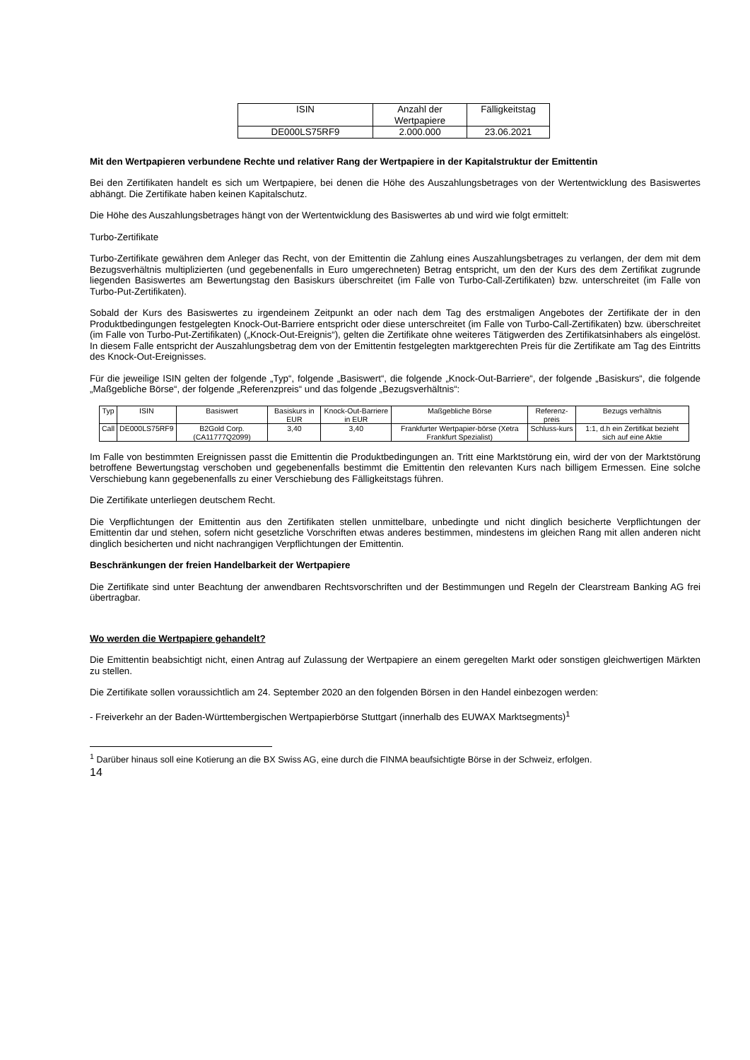| ISIN | Anzahl der Wertpapiere | Fälligkeitstag |
| --- | --- | --- |
| DE000LS75RF9 | 2.000.000 | 23.06.2021 |
Mit den Wertpapieren verbundene Rechte und relativer Rang der Wertpapiere in der Kapitalstruktur der Emittentin
Bei den Zertifikaten handelt es sich um Wertpapiere, bei denen die Höhe des Auszahlungsbetrages von der Wertentwicklung des Basiswertes abhängt. Die Zertifikate haben keinen Kapitalschutz.
Die Höhe des Auszahlungsbetrages hängt von der Wertentwicklung des Basiswertes ab und wird wie folgt ermittelt:
Turbo-Zertifikate
Turbo-Zertifikate gewähren dem Anleger das Recht, von der Emittentin die Zahlung eines Auszahlungsbetrages zu verlangen, der dem mit dem Bezugsverhältnis multiplizierten (und gegebenenfalls in Euro umgerechneten) Betrag entspricht, um den der Kurs des dem Zertifikat zugrunde liegenden Basiswertes am Bewertungstag den Basiskurs überschreitet (im Falle von Turbo-Call-Zertifikaten) bzw. unterschreitet (im Falle von Turbo-Put-Zertifikaten).
Sobald der Kurs des Basiswertes zu irgendeinem Zeitpunkt an oder nach dem Tag des erstmaligen Angebotes der Zertifikate der in den Produktbedingungen festgelegten Knock-Out-Barriere entspricht oder diese unterschreitet (im Falle von Turbo-Call-Zertifikaten) bzw. überschreitet (im Falle von Turbo-Put-Zertifikaten) („Knock-Out-Ereignis“), gelten die Zertifikate ohne weiteres Tätigwerden des Zertifikatsinhabers als eingelöst. In diesem Falle entspricht der Auszahlungsbetrag dem von der Emittentin festgelegten marktgerechten Preis für die Zertifikate am Tag des Eintritts des Knock-Out-Ereignisses.
Für die jeweilige ISIN gelten der folgende „Typ“, folgende „Basiswert“, die folgende „Knock-Out-Barriere“, der folgende „Basiskurs“, die folgende „Maßgebliche Börse“, der folgende „Referenzpreis“ und das folgende „Bezugsverhältnis“:
| Typ | ISIN | Basiswert | Basiskurs in EUR | Knock-Out-Barriere in EUR | Maßgebliche Börse | Referenz-preis | Bezugs verhältnis |
| --- | --- | --- | --- | --- | --- | --- | --- |
| Call | DE000LS75RF9 | B2Gold Corp. (CA11777Q2099) | 3,40 | 3,40 | Frankfurter Wertpapier-börse (Xetra Frankfurt Spezialist) | Schluss-kurs | 1:1, d.h ein Zertifikat bezieht sich auf eine Aktie |
Im Falle von bestimmten Ereignissen passt die Emittentin die Produktbedingungen an. Tritt eine Marktstörung ein, wird der von der Marktstörung betroffene Bewertungstag verschoben und gegebenenfalls bestimmt die Emittentin den relevanten Kurs nach billigem Ermessen. Eine solche Verschiebung kann gegebenenfalls zu einer Verschiebung des Fälligkeitstags führen.
Die Zertifikate unterliegen deutschem Recht.
Die Verpflichtungen der Emittentin aus den Zertifikaten stellen unmittelbare, unbedingte und nicht dinglich besicherte Verpflichtungen der Emittentin dar und stehen, sofern nicht gesetzliche Vorschriften etwas anderes bestimmen, mindestens im gleichen Rang mit allen anderen nicht dinglich besicherten und nicht nachrangigen Verpflichtungen der Emittentin.
Beschränkungen der freien Handelbarkeit der Wertpapiere
Die Zertifikate sind unter Beachtung der anwendbaren Rechtsvorschriften und der Bestimmungen und Regeln der Clearstream Banking AG frei übertragbar.
Wo werden die Wertpapiere gehandelt?
Die Emittentin beabsichtigt nicht, einen Antrag auf Zulassung der Wertpapiere an einem geregelten Markt oder sonstigen gleichwertigen Märkten zu stellen.
Die Zertifikate sollen voraussichtlich am 24. September 2020 an den folgenden Börsen in den Handel einbezogen werden:
- Freiverkehr an der Baden-Württembergischen Wertpapierbörse Stuttgart (innerhalb des EUWAX Marktsegments)<sup>1</sup>
<sup>1</sup> Darüber hinaus soll eine Kotierung an die BX Swiss AG, eine durch die FINMA beaufsichtigte Börse in der Schweiz, erfolgen.
14